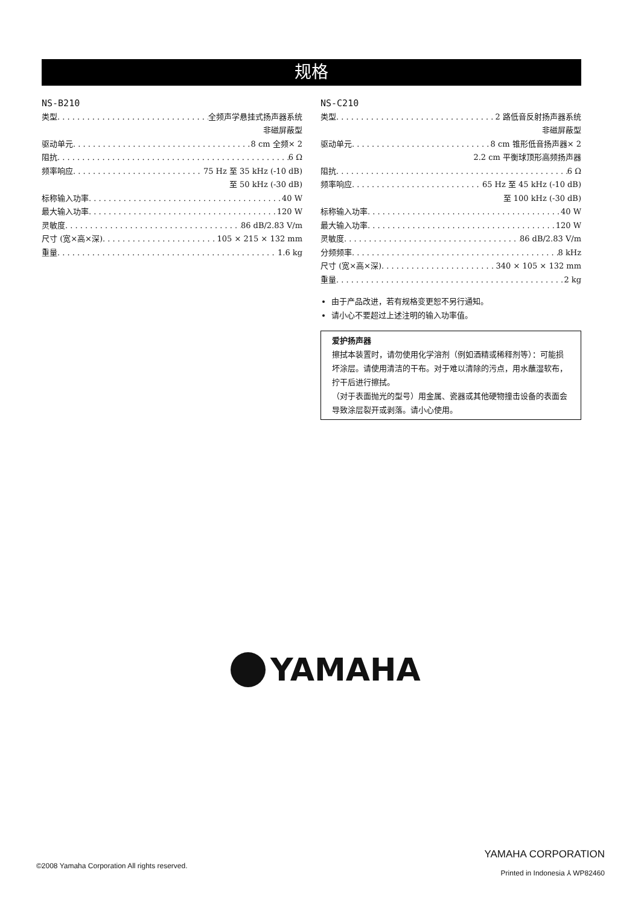规格
NS-B210
类型 全频声学悬挂式扬声器系统
非磁屏蔽型
驱动单元 8 cm 全频× 2
阻抗 6 Ω
频率响应 75 Hz 至 35 kHz (-10 dB)
至 50 kHz (-30 dB)
标称输入功率 40 W
最大输入功率 120 W
灵敏度 86 dB/2.83 V/m
尺寸 (宽×高×深) 105 × 215 × 132 mm
重量 1.6 kg
NS-C210
类型 2 路低音反射扬声器系统
非磁屏蔽型
驱动单元 8 cm 锥形低音扬声器× 2
2.2 cm 平衡球顶形高频扬声器
阻抗 6 Ω
频率响应 65 Hz 至 45 kHz (-10 dB)
至 100 kHz (-30 dB)
标称输入功率 40 W
最大输入功率 120 W
灵敏度 86 dB/2.83 V/m
分频频率 8 kHz
尺寸 (宽×高×深) 340 × 105 × 132 mm
重量 2 kg
由于产品改进，若有规格变更恕不另行通知。
请小心不要超过上述注明的输入功率值。
爱护扬声器
擦拭本装置时，请勿使用化学溶剂（例如酒精或稀释剂等）：可能损坏涂层。请使用清洁的干布。对于难以清除的污点，用水蘸湿软布，拧干后进行擦拭。
（对于表面抛光的型号）用金属、瓷器或其他硬物撞击设备的表面会导致涂层裂开或剥落。请小心使用。
YAMAHA
©2008 Yamaha Corporation All rights reserved.
YAMAHA CORPORATION
Printed in Indonesia ⅄ WP82460